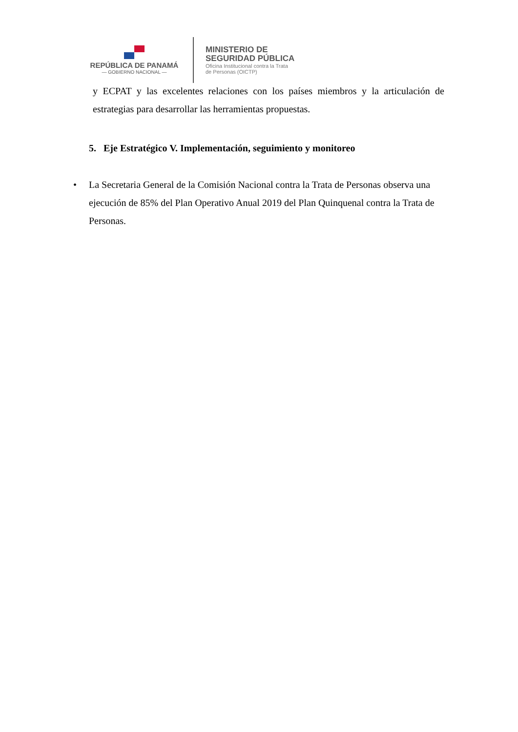REPÚBLICA DE PANAMÁ
— GOBIERNO NACIONAL —
MINISTERIO DE
SEGURIDAD PÚBLICA
Oficina Institucional contra la Trata
de Personas (OICTP)
y ECPAT y las excelentes relaciones con los países miembros y la articulación de estrategias para desarrollar las herramientas propuestas.
5. Eje Estratégico V. Implementación, seguimiento y monitoreo
• La Secretaria General de la Comisión Nacional contra la Trata de Personas observa una ejecución de 85% del Plan Operativo Anual 2019 del Plan Quinquenal contra la Trata de Personas.